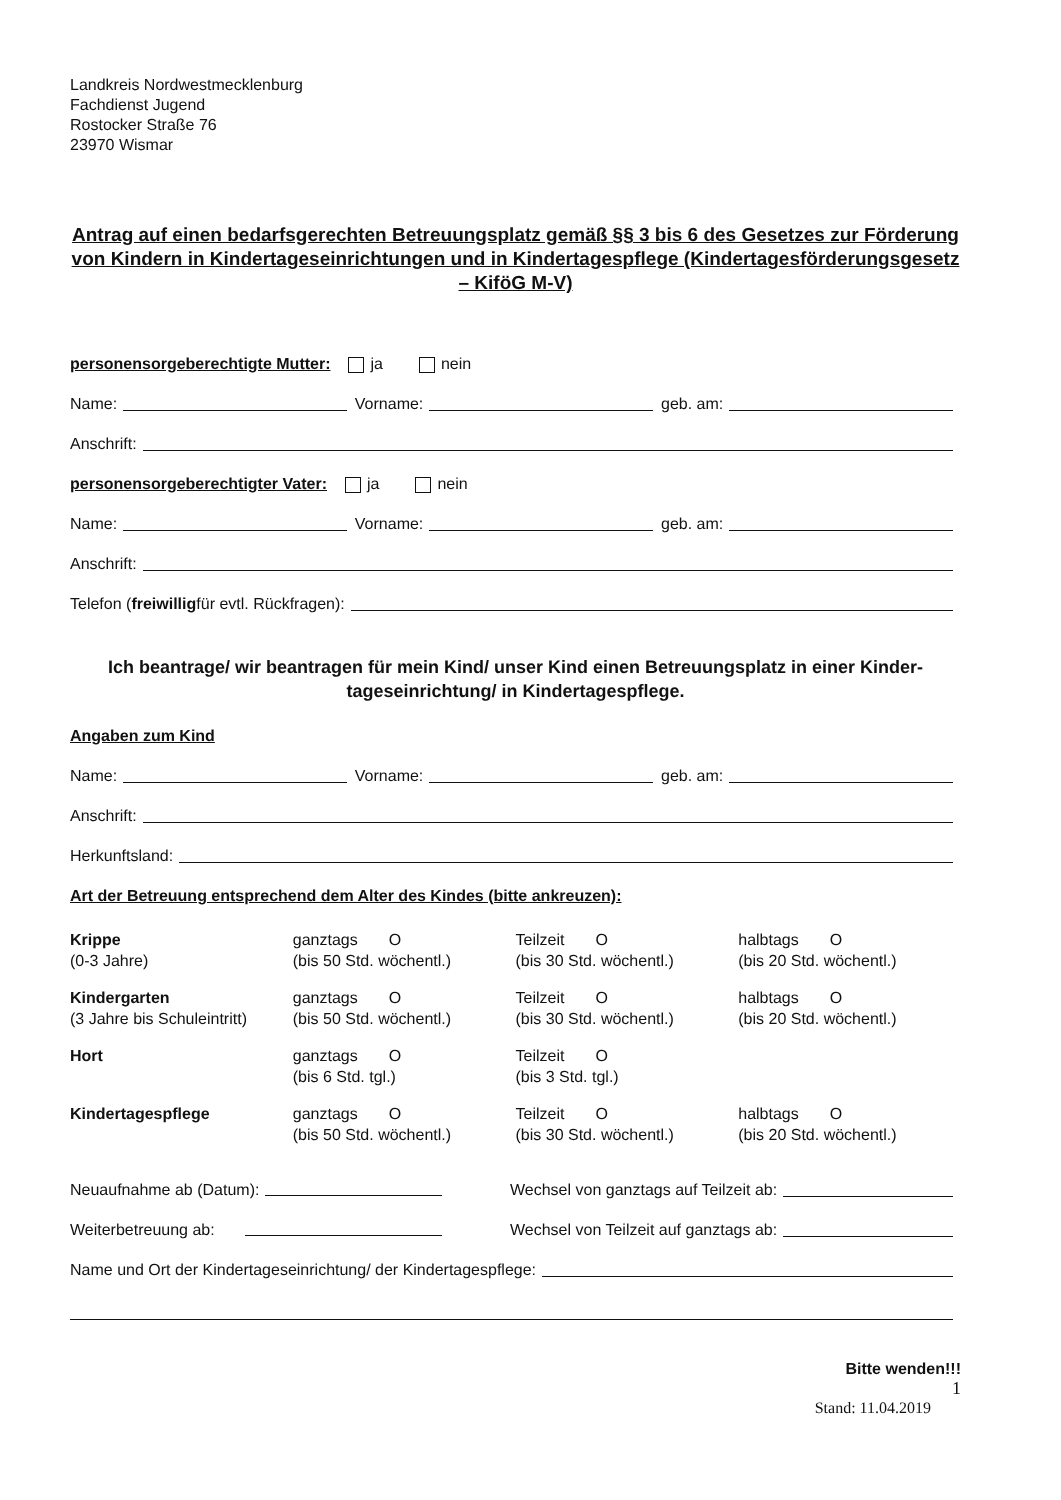Landkreis Nordwestmecklenburg
Fachdienst Jugend
Rostocker Straße 76
23970 Wismar
Antrag auf einen bedarfsgerechten Betreuungsplatz gemäß §§ 3 bis 6 des Gesetzes zur Förderung von Kindern in Kindertageseinrichtungen und in Kindertagespflege (Kindertagesförderungsgesetz – KiföG M-V)
personensorgeberechtigte Mutter: ja nein
Name: Vorname: geb. am:
Anschrift:
personensorgeberechtigter Vater: ja nein
Name: Vorname: geb. am:
Anschrift:
Telefon (freiwillig für evtl. Rückfragen):
Ich beantrage/ wir beantragen für mein Kind/ unser Kind einen Betreuungsplatz in einer Kinder-tageseinrichtung/ in Kindertagespflege.
Angaben zum Kind
Name: Vorname: geb. am:
Anschrift:
Herkunftsland:
Art der Betreuung entsprechend dem Alter des Kindes (bitte ankreuzen):
| Krippe (0-3 Jahre) | ganztags O (bis 50 Std. wöchentl.) | Teilzeit O (bis 30 Std. wöchentl.) | halbtags O (bis 20 Std. wöchentl.) |
| Kindergarten (3 Jahre bis Schuleintritt) | ganztags O (bis 50 Std. wöchentl.) | Teilzeit O (bis 30 Std. wöchentl.) | halbtags O (bis 20 Std. wöchentl.) |
| Hort | ganztags O (bis 6 Std. tgl.) | Teilzeit O (bis 3 Std. tgl.) | |
| Kindertagespflege | ganztags O (bis 50 Std. wöchentl.) | Teilzeit O (bis 30 Std. wöchentl.) | halbtags O (bis 20 Std. wöchentl.) |
Neuaufnahme ab (Datum): Wechsel von ganztags auf Teilzeit ab:
Weiterbetreuung ab: Wechsel von Teilzeit auf ganztags ab:
Name und Ort der Kindertageseinrichtung/ der Kindertagespflege:
Bitte wenden!!!
1
Stand: 11.04.2019